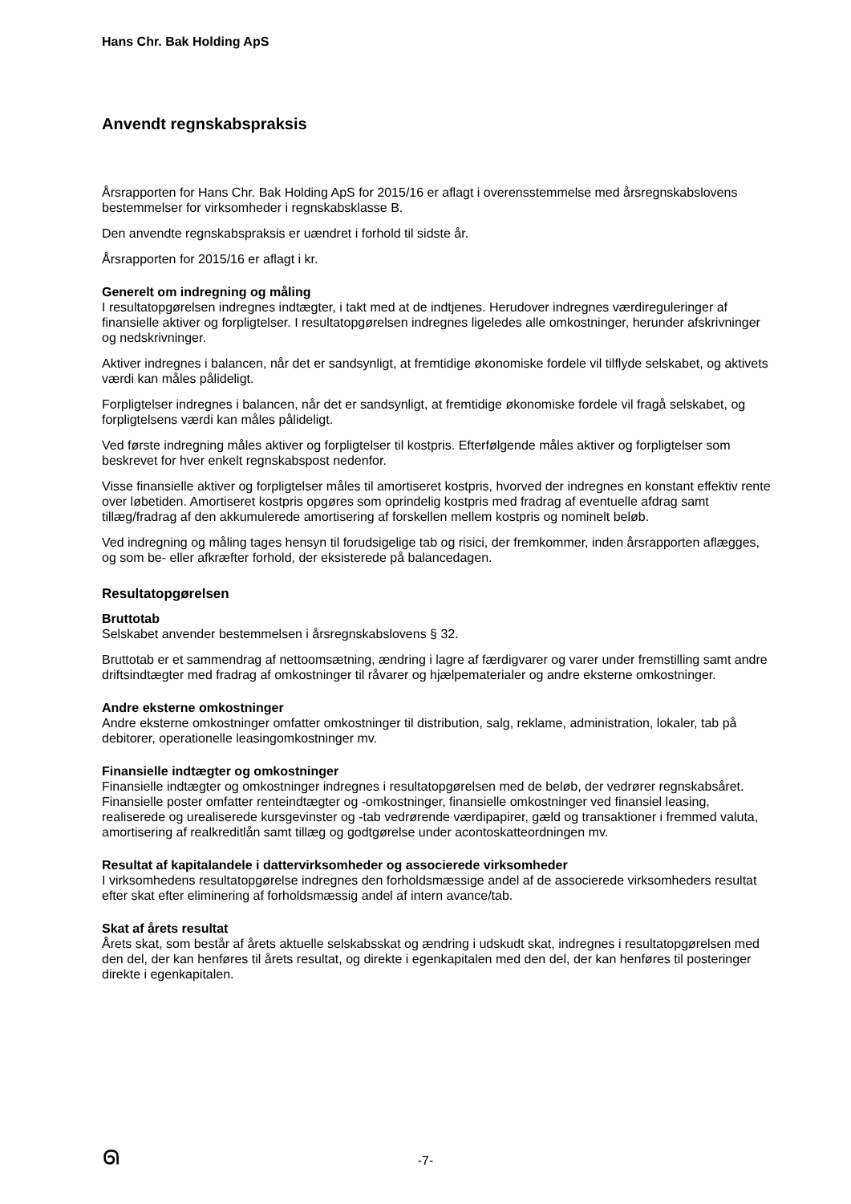Hans Chr. Bak Holding ApS
Anvendt regnskabspraksis
Årsrapporten for Hans Chr. Bak Holding ApS for 2015/16 er aflagt i overensstemmelse med årsregnskabslovens bestemmelser for virksomheder i regnskabsklasse B.
Den anvendte regnskabspraksis er uændret i forhold til sidste år.
Årsrapporten for 2015/16 er aflagt i kr.
Generelt om indregning og måling
I resultatopgørelsen indregnes indtægter, i takt med at de indtjenes. Herudover indregnes værdireguleringer af finansielle aktiver og forpligtelser. I resultatopgørelsen indregnes ligeledes alle omkostninger, herunder afskrivninger og nedskrivninger.
Aktiver indregnes i balancen, når det er sandsynligt, at fremtidige økonomiske fordele vil tilflyde selskabet, og aktivets værdi kan måles pålideligt.
Forpligtelser indregnes i balancen, når det er sandsynligt, at fremtidige økonomiske fordele vil fragå selskabet, og forpligtelsens værdi kan måles pålideligt.
Ved første indregning måles aktiver og forpligtelser til kostpris. Efterfølgende måles aktiver og forpligtelser som beskrevet for hver enkelt regnskabspost nedenfor.
Visse finansielle aktiver og forpligtelser måles til amortiseret kostpris, hvorved der indregnes en konstant effektiv rente over løbetiden. Amortiseret kostpris opgøres som oprindelig kostpris med fradrag af eventuelle afdrag samt tillæg/fradrag af den akkumulerede amortisering af forskellen mellem kostpris og nominelt beløb.
Ved indregning og måling tages hensyn til forudsigelige tab og risici, der fremkommer, inden årsrapporten aflægges, og som be- eller afkræfter forhold, der eksisterede på balancedagen.
Resultatopgørelsen
Bruttotab
Selskabet anvender bestemmelsen i årsregnskabslovens § 32.
Bruttotab er et sammendrag af nettoomsætning, ændring i lagre af færdigvarer og varer under fremstilling samt andre driftsindtægter med fradrag af omkostninger til råvarer og hjælpematerialer og andre eksterne omkostninger.
Andre eksterne omkostninger
Andre eksterne omkostninger omfatter omkostninger til distribution, salg, reklame, administration, lokaler, tab på debitorer, operationelle leasingomkostninger mv.
Finansielle indtægter og omkostninger
Finansielle indtægter og omkostninger indregnes i resultatopgørelsen med de beløb, der vedrører regnskabsåret. Finansielle poster omfatter renteindtægter og -omkostninger, finansielle omkostninger ved finansiel leasing, realiserede og urealiserede kursgevinster og -tab vedrørende værdipapirer, gæld og transaktioner i fremmed valuta, amortisering af realkreditlån samt tillæg og godtgørelse under acontoskatteordningen mv.
Resultat af kapitalandele i dattervirksomheder og associerede virksomheder
I virksomhedens resultatopgørelse indregnes den forholdsmæssige andel af de associerede virksomheders resultat efter skat efter eliminering af forholdsmæssig andel af intern avance/tab.
Skat af årets resultat
Årets skat, som består af årets aktuelle selskabsskat og ændring i udskudt skat, indregnes i resultatopgørelsen med den del, der kan henføres til årets resultat, og direkte i egenkapitalen med den del, der kan henføres til posteringer direkte i egenkapitalen.
ᘏ
-7-